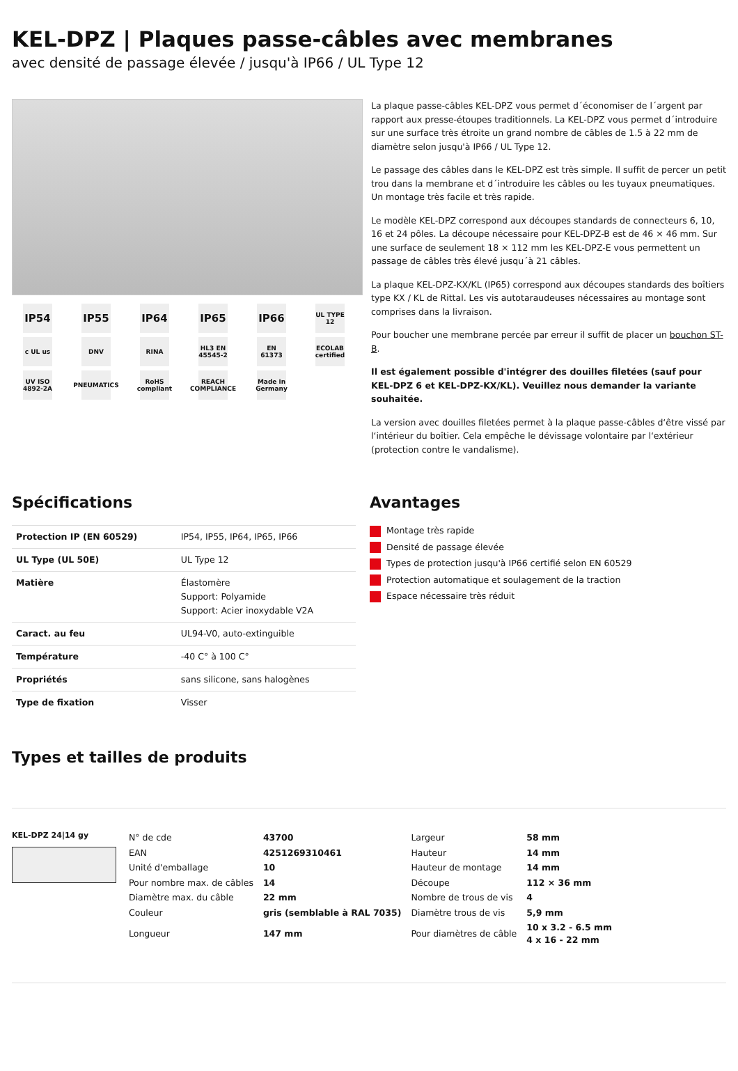KEL-DPZ | Plaques passe-câbles avec membranes
avec densité de passage élevée / jusqu'à IP66 / UL Type 12
IP54
IP55
IP64
IP65
IP66
UL TYPE 12
c UL us
DNV
RINA
HL3 EN 45545-2
EN 61373
ECOLAB certified
UV ISO 4892-2A
PNEUMATICS
RoHS compliant
REACH COMPLIANCE
Made in Germany
La plaque passe-câbles KEL-DPZ vous permet d´économiser de l´argent par rapport aux presse-étoupes traditionnels. La KEL-DPZ vous permet d´introduire sur une surface très étroite un grand nombre de câbles de 1.5 à 22 mm de diamètre selon jusqu'à IP66 / UL Type 12.
Le passage des câbles dans le KEL-DPZ est très simple. Il suffit de percer un petit trou dans la membrane et d´introduire les câbles ou les tuyaux pneumatiques. Un montage très facile et très rapide.
Le modèle KEL-DPZ correspond aux découpes standards de connecteurs 6, 10, 16 et 24 pôles. La découpe nécessaire pour KEL-DPZ-B est de 46 × 46 mm. Sur une surface de seulement 18 × 112 mm les KEL-DPZ-E vous permettent un passage de câbles très élevé jusqu´à 21 câbles.
La plaque KEL-DPZ-KX/KL (IP65) correspond aux découpes standards des boîtiers type KX / KL de Rittal. Les vis autotaraudeuses nécessaires au montage sont comprises dans la livraison.
Pour boucher une membrane percée par erreur il suffit de placer un bouchon ST-B.
Il est également possible d'intégrer des douilles filetées (sauf pour KEL-DPZ 6 et KEL-DPZ-KX/KL). Veuillez nous demander la variante souhaitée.
La version avec douilles filetées permet à la plaque passe-câbles d‘être vissé par l‘intérieur du boîtier. Cela empêche le dévissage volontaire par l‘extérieur (protection contre le vandalisme).
Spécifications
| Protection IP (EN 60529) | IP54, IP55, IP64, IP65, IP66 |
| UL Type (UL 50E) | UL Type 12 |
| Matière | Élastomère Support: Polyamide Support: Acier inoxydable V2A |
| Caract. au feu | UL94-V0, auto-extinguible |
| Température | -40 C° à 100 C° |
| Propriétés | sans silicone, sans halogènes |
| Type de fixation | Visser |
Avantages
Montage très rapide
Densité de passage élevée
Types de protection jusqu'à IP66 certifié selon EN 60529
Protection automatique et soulagement de la traction
Espace nécessaire très réduit
Types et tailles de produits
KEL-DPZ 24|14 gy
| N° de cde | 43700 | Largeur | 58 mm |
| EAN | 4251269310461 | Hauteur | 14 mm |
| Unité d'emballage | 10 | Hauteur de montage | 14 mm |
| Pour nombre max. de câbles | 14 | Découpe | 112 × 36 mm |
| Diamètre max. du câble | 22 mm | Nombre de trous de vis | 4 |
| Couleur | gris (semblable à RAL 7035) | Diamètre trous de vis | 5,9 mm |
| Longueur | 147 mm | Pour diamètres de câble | 10 x 3.2 - 6.5 mm 4 x 16 - 22 mm |